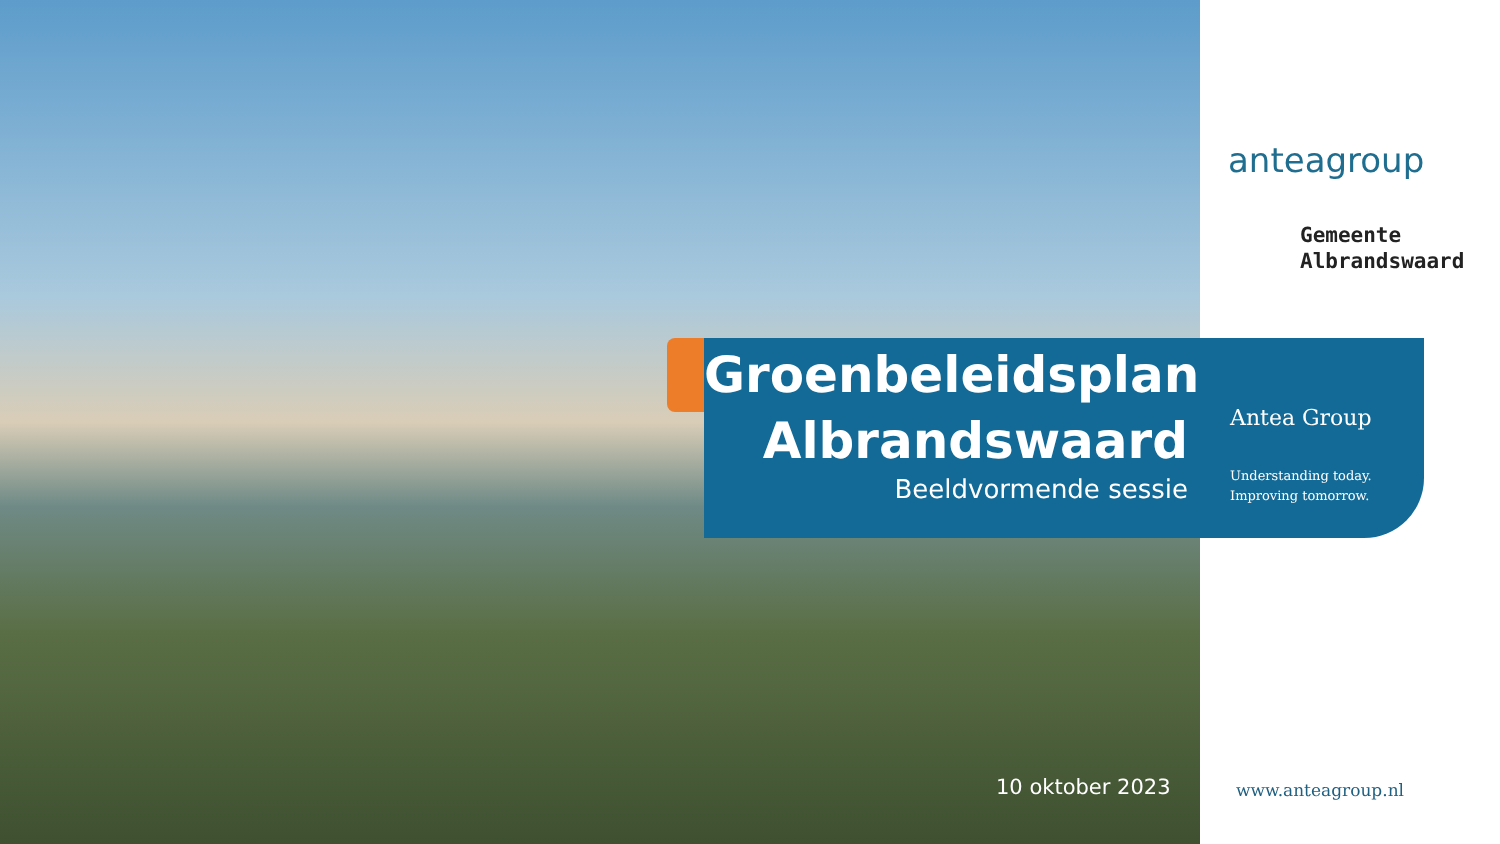anteagroup
Gemeente
Albrandswaard
Groenbeleidsplan Albrandswaard
Beeldvormende sessie
Antea Group
Understanding today.
Improving tomorrow.
10 oktober 2023 www.anteagroup.nl